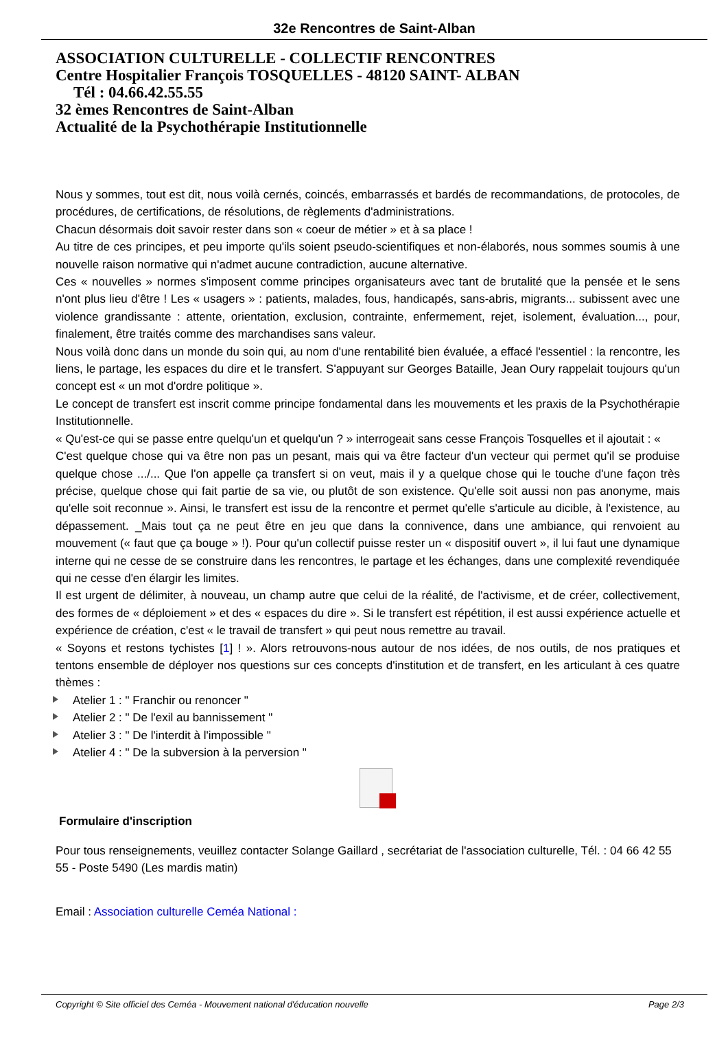32e Rencontres de Saint-Alban
ASSOCIATION CULTURELLE - COLLECTIF RENCONTRES
Centre Hospitalier François TOSQUELLES - 48120 SAINT- ALBAN
Tél : 04.66.42.55.55
32 èmes Rencontres de Saint-Alban
Actualité de la Psychothérapie Institutionnelle
Nous y sommes, tout est dit, nous voilà cernés, coincés, embarrassés et bardés de recommandations, de protocoles, de procédures, de certifications, de résolutions, de règlements d'administrations.
Chacun désormais doit savoir rester dans son « coeur de métier » et à sa place !
Au titre de ces principes, et peu importe qu'ils soient pseudo-scientifiques et non-élaborés, nous sommes soumis à une nouvelle raison normative qui n'admet aucune contradiction, aucune alternative.
Ces « nouvelles » normes s'imposent comme principes organisateurs avec tant de brutalité que la pensée et le sens n'ont plus lieu d'être ! Les « usagers » : patients, malades, fous, handicapés, sans-abris, migrants... subissent avec une violence grandissante : attente, orientation, exclusion, contrainte, enfermement, rejet, isolement, évaluation..., pour, finalement, être traités comme des marchandises sans valeur.
Nous voilà donc dans un monde du soin qui, au nom d'une rentabilité bien évaluée, a effacé l'essentiel : la rencontre, les liens, le partage, les espaces du dire et le transfert. S'appuyant sur Georges Bataille, Jean Oury rappelait toujours qu'un concept est « un mot d'ordre politique ».
Le concept de transfert est inscrit comme principe fondamental dans les mouvements et les praxis de la Psychothérapie Institutionnelle.
« Qu'est-ce qui se passe entre quelqu'un et quelqu'un ? » interrogeait sans cesse François Tosquelles et il ajoutait : «
C'est quelque chose qui va être non pas un pesant, mais qui va être facteur d'un vecteur qui permet qu'il se produise quelque chose .../... Que l'on appelle ça transfert si on veut, mais il y a quelque chose qui le touche d'une façon très précise, quelque chose qui fait partie de sa vie, ou plutôt de son existence. Qu'elle soit aussi non pas anonyme, mais qu'elle soit reconnue ». Ainsi, le transfert est issu de la rencontre et permet qu'elle s'articule au dicible, à l'existence, au dépassement. _Mais tout ça ne peut être en jeu que dans la connivence, dans une ambiance, qui renvoient au mouvement (« faut que ça bouge » !). Pour qu'un collectif puisse rester un « dispositif ouvert », il lui faut une dynamique interne qui ne cesse de se construire dans les rencontres, le partage et les échanges, dans une complexité revendiquée qui ne cesse d'en élargir les limites.
Il est urgent de délimiter, à nouveau, un champ autre que celui de la réalité, de l'activisme, et de créer, collectivement, des formes de « déploiement » et des « espaces du dire ». Si le transfert est répétition, il est aussi expérience actuelle et expérience de création, c'est « le travail de transfert » qui peut nous remettre au travail.
« Soyons et restons tychistes [1] ! ». Alors retrouvons-nous autour de nos idées, de nos outils, de nos pratiques et tentons ensemble de déployer nos questions sur ces concepts d'institution et de transfert, en les articulant à ces quatre thèmes :
Atelier 1 : " Franchir ou renoncer "
Atelier 2 : " De l'exil au bannissement "
Atelier 3 : " De l'interdit à l'impossible "
Atelier 4 : " De la subversion à la perversion "
Formulaire d'inscription
Pour tous renseignements, veuillez contacter Solange Gaillard , secrétariat de l'association culturelle, Tél. : 04 66 42 55 55 - Poste 5490 (Les mardis matin)
Email : Association culturelle Ceméa National :
Copyright © Site officiel des Ceméa - Mouvement national d'éducation nouvelle Page 2/3